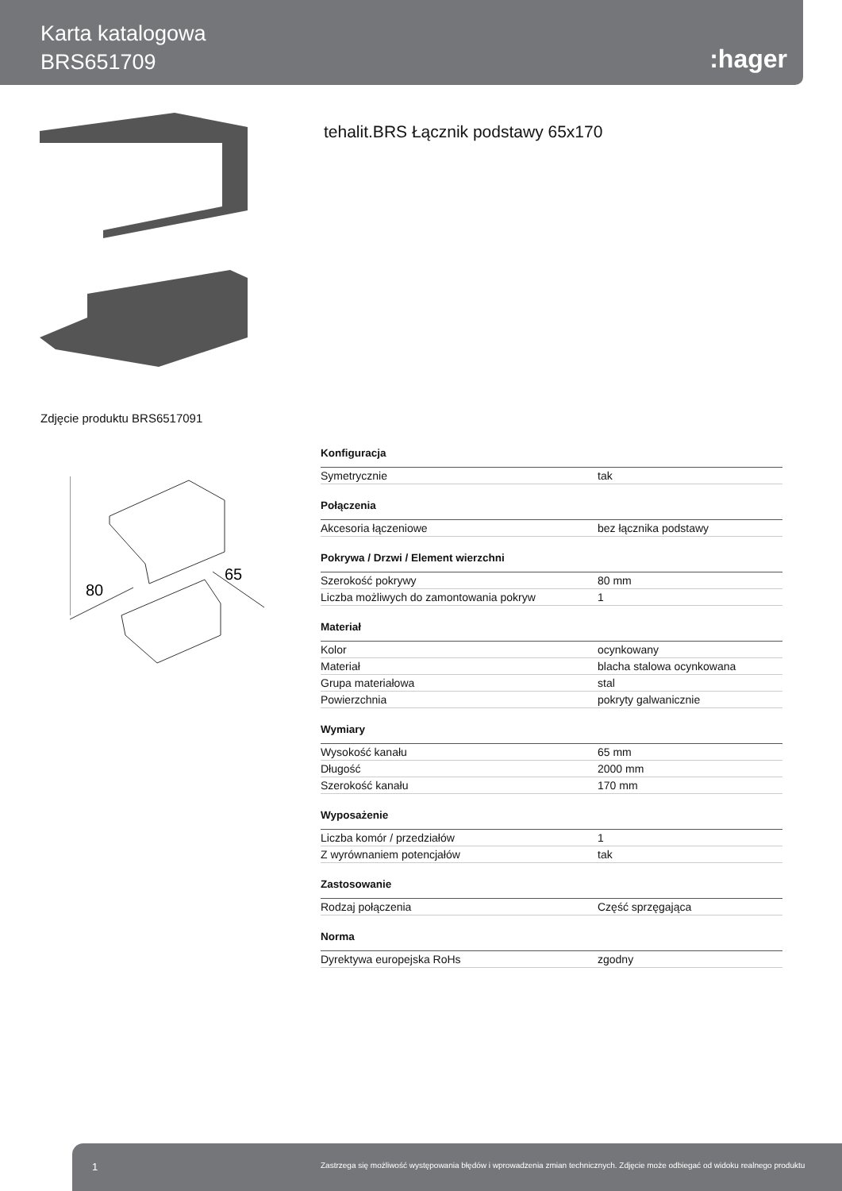Karta katalogowa
BRS651709
:hager
tehalit.BRS Łącznik podstawy 65x170
Zdjęcie produktu BRS6517091
80
65
Konfiguracja
| Symetrycznie | tak |
Połączenia
| Akcesoria łączeniowe | bez łącznika podstawy |
Pokrywa / Drzwi / Element wierzchni
| Szerokość pokrywy | 80 mm |
| Liczba możliwych do zamontowania pokryw | 1 |
Materiał
| Kolor | ocynkowany |
| Materiał | blacha stalowa ocynkowana |
| Grupa materiałowa | stal |
| Powierzchnia | pokryty galwanicznie |
Wymiary
| Wysokość kanału | 65 mm |
| Długość | 2000 mm |
| Szerokość kanału | 170 mm |
Wyposażenie
| Liczba komór / przedziałów | 1 |
| Z wyrównaniem potencjałów | tak |
Zastosowanie
| Rodzaj połączenia | Część sprzęgająca |
Norma
| Dyrektywa europejska RoHs | zgodny |
1 Zastrzega się możliwość występowania błędów i wprowadzenia zmian technicznych. Zdjęcie może odbiegać od widoku realnego produktu